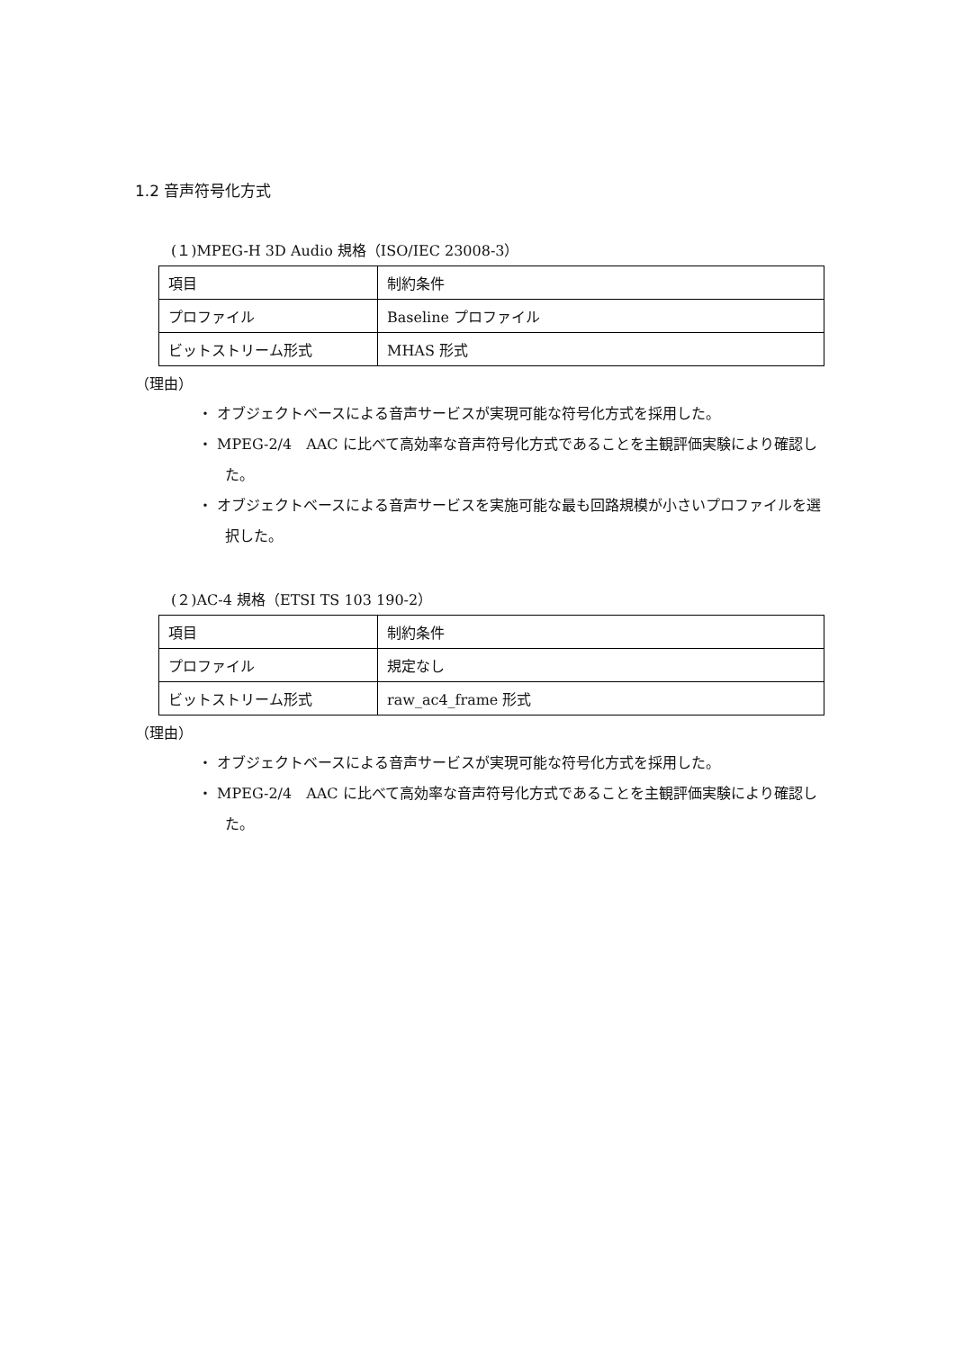1.2 音声符号化方式
(１)MPEG-H 3D Audio 規格（ISO/IEC 23008-3）
| 項目 | 制約条件 |
| プロファイル | Baseline プロファイル |
| ビットストリーム形式 | MHAS 形式 |
（理由）
・ オブジェクトベースによる音声サービスが実現可能な符号化方式を採用した。
・ MPEG-2/4　AAC に比べて高効率な音声符号化方式であることを主観評価実験により確認した。
・ オブジェクトベースによる音声サービスを実施可能な最も回路規模が小さいプロファイルを選択した。
(２)AC-4 規格（ETSI TS 103 190-2）
| 項目 | 制約条件 |
| プロファイル | 規定なし |
| ビットストリーム形式 | raw_ac4_frame 形式 |
（理由）
・ オブジェクトベースによる音声サービスが実現可能な符号化方式を採用した。
・ MPEG-2/4　AAC に比べて高効率な音声符号化方式であることを主観評価実験により確認した。